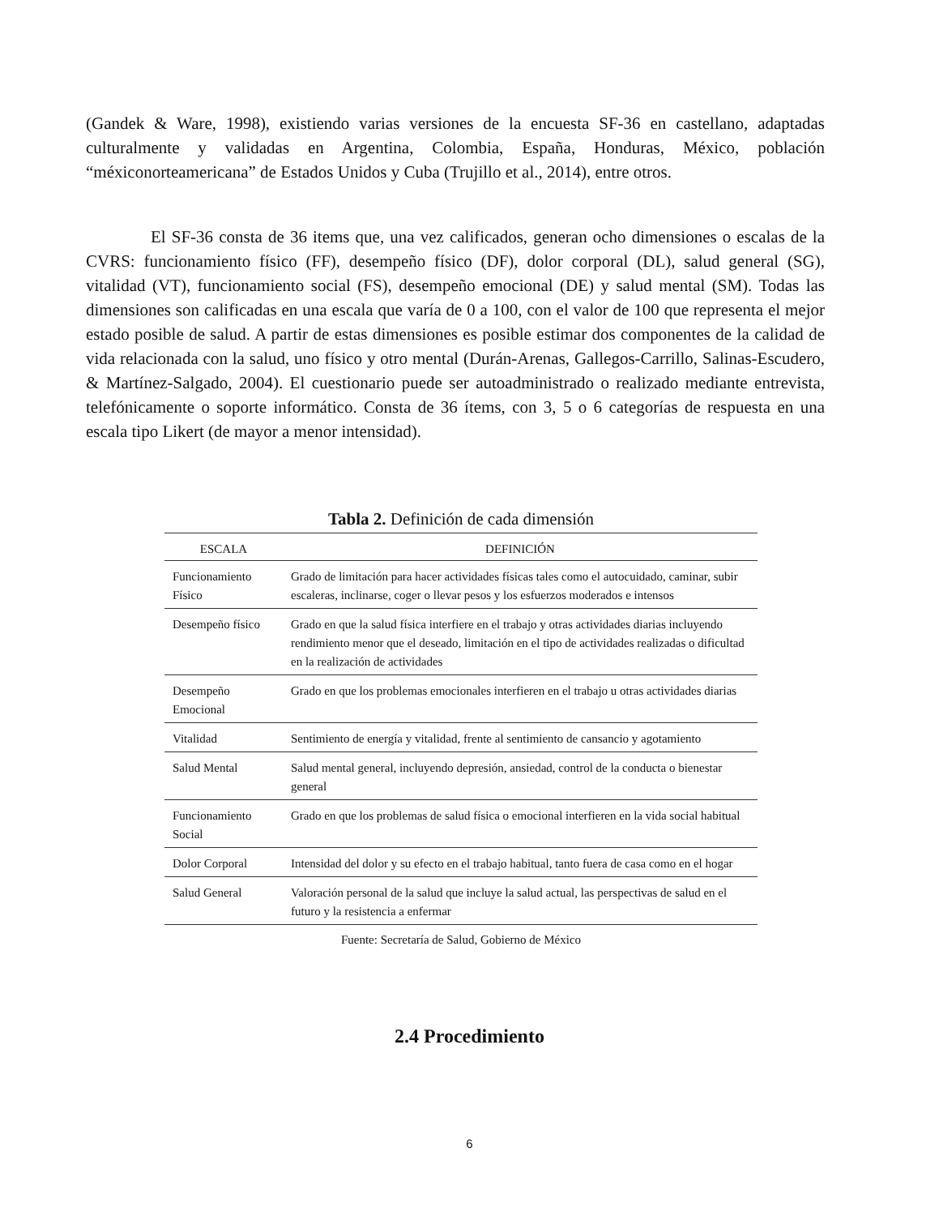(Gandek & Ware, 1998), existiendo varias versiones de la encuesta SF-36 en castellano, adaptadas culturalmente y validadas en Argentina, Colombia, España, Honduras, México, población “méxiconorteamericana” de Estados Unidos y Cuba (Trujillo et al., 2014), entre otros.
El SF-36 consta de 36 items que, una vez calificados, generan ocho dimensiones o escalas de la CVRS: funcionamiento físico (FF), desempeño físico (DF), dolor corporal (DL), salud general (SG), vitalidad (VT), funcionamiento social (FS), desempeño emocional (DE) y salud mental (SM). Todas las dimensiones son calificadas en una escala que varía de 0 a 100, con el valor de 100 que representa el mejor estado posible de salud. A partir de estas dimensiones es posible estimar dos componentes de la calidad de vida relacionada con la salud, uno físico y otro mental (Durán-Arenas, Gallegos-Carrillo, Salinas-Escudero, & Martínez-Salgado, 2004). El cuestionario puede ser autoadministrado o realizado mediante entrevista, telefónicamente o soporte informático. Consta de 36 ítems, con 3, 5 o 6 categorías de respuesta en una escala tipo Likert (de mayor a menor intensidad).
Tabla 2. Definición de cada dimensión
| ESCALA | DEFINICIÓN |
| --- | --- |
| Funcionamiento Físico | Grado de limitación para hacer actividades físicas tales como el autocuidado, caminar, subir escaleras, inclinarse, coger o llevar pesos y los esfuerzos moderados e intensos |
| Desempeño físico | Grado en que la salud física interfiere en el trabajo y otras actividades diarias incluyendo rendimiento menor que el deseado, limitación en el tipo de actividades realizadas o dificultad en la realización de actividades |
| Desempeño Emocional | Grado en que los problemas emocionales interfieren en el trabajo u otras actividades diarias |
| Vitalidad | Sentimiento de energía y vitalidad, frente al sentimiento de cansancio y agotamiento |
| Salud Mental | Salud mental general, incluyendo depresión, ansiedad, control de la conducta o bienestar general |
| Funcionamiento Social | Grado en que los problemas de salud física o emocional interfieren en la vida social habitual |
| Dolor Corporal | Intensidad del dolor y su efecto en el trabajo habitual, tanto fuera de casa como en el hogar |
| Salud General | Valoración personal de la salud que incluye la salud actual, las perspectivas de salud en el futuro y la resistencia a enfermar |
Fuente: Secretaría de Salud, Gobierno de México
2.4 Procedimiento
6